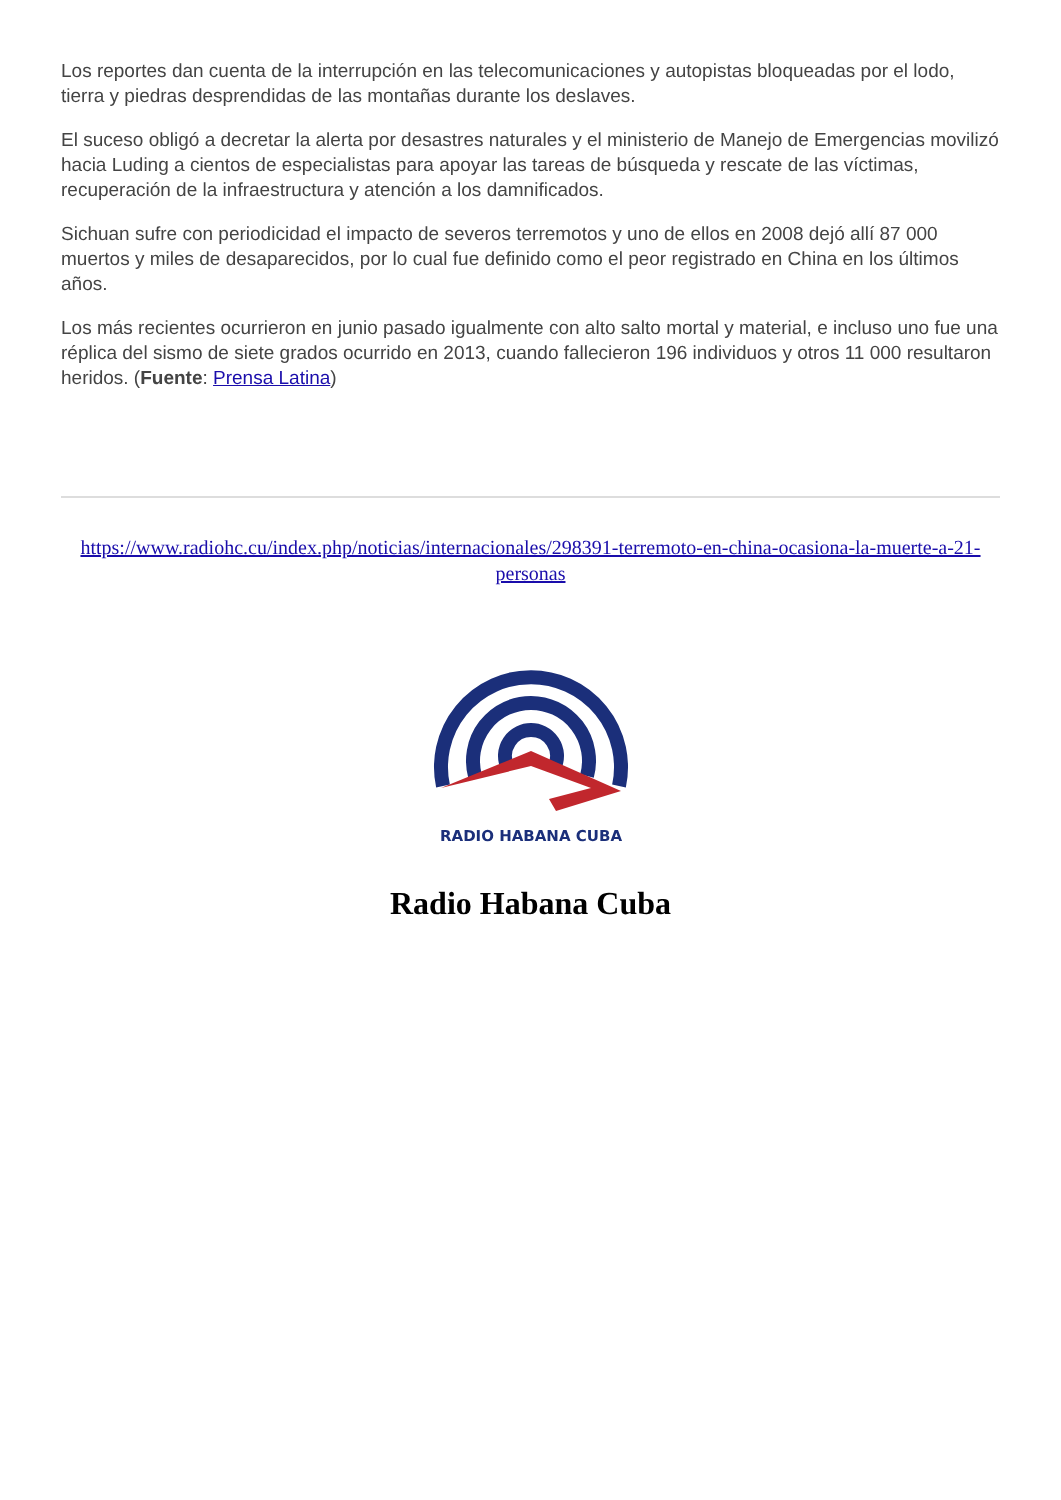Los reportes dan cuenta de la interrupción en las telecomunicaciones y autopistas bloqueadas por el lodo, tierra y piedras desprendidas de las montañas durante los deslaves.
El suceso obligó a decretar la alerta por desastres naturales y el ministerio de Manejo de Emergencias movilizó hacia Luding a cientos de especialistas para apoyar las tareas de búsqueda y rescate de las víctimas, recuperación de la infraestructura y atención a los damnificados.
Sichuan sufre con periodicidad el impacto de severos terremotos y uno de ellos en 2008 dejó allí 87 000 muertos y miles de desaparecidos, por lo cual fue definido como el peor registrado en China en los últimos años.
Los más recientes ocurrieron en junio pasado igualmente con alto salto mortal y material, e incluso uno fue una réplica del sismo de siete grados ocurrido en 2013, cuando fallecieron 196 individuos y otros 11 000 resultaron heridos. (Fuente: Prensa Latina)
https://www.radiohc.cu/index.php/noticias/internacionales/298391-terremoto-en-china-ocasiona-la-muerte-a-21-personas
RADIO HABANA CUBA
Radio Habana Cuba